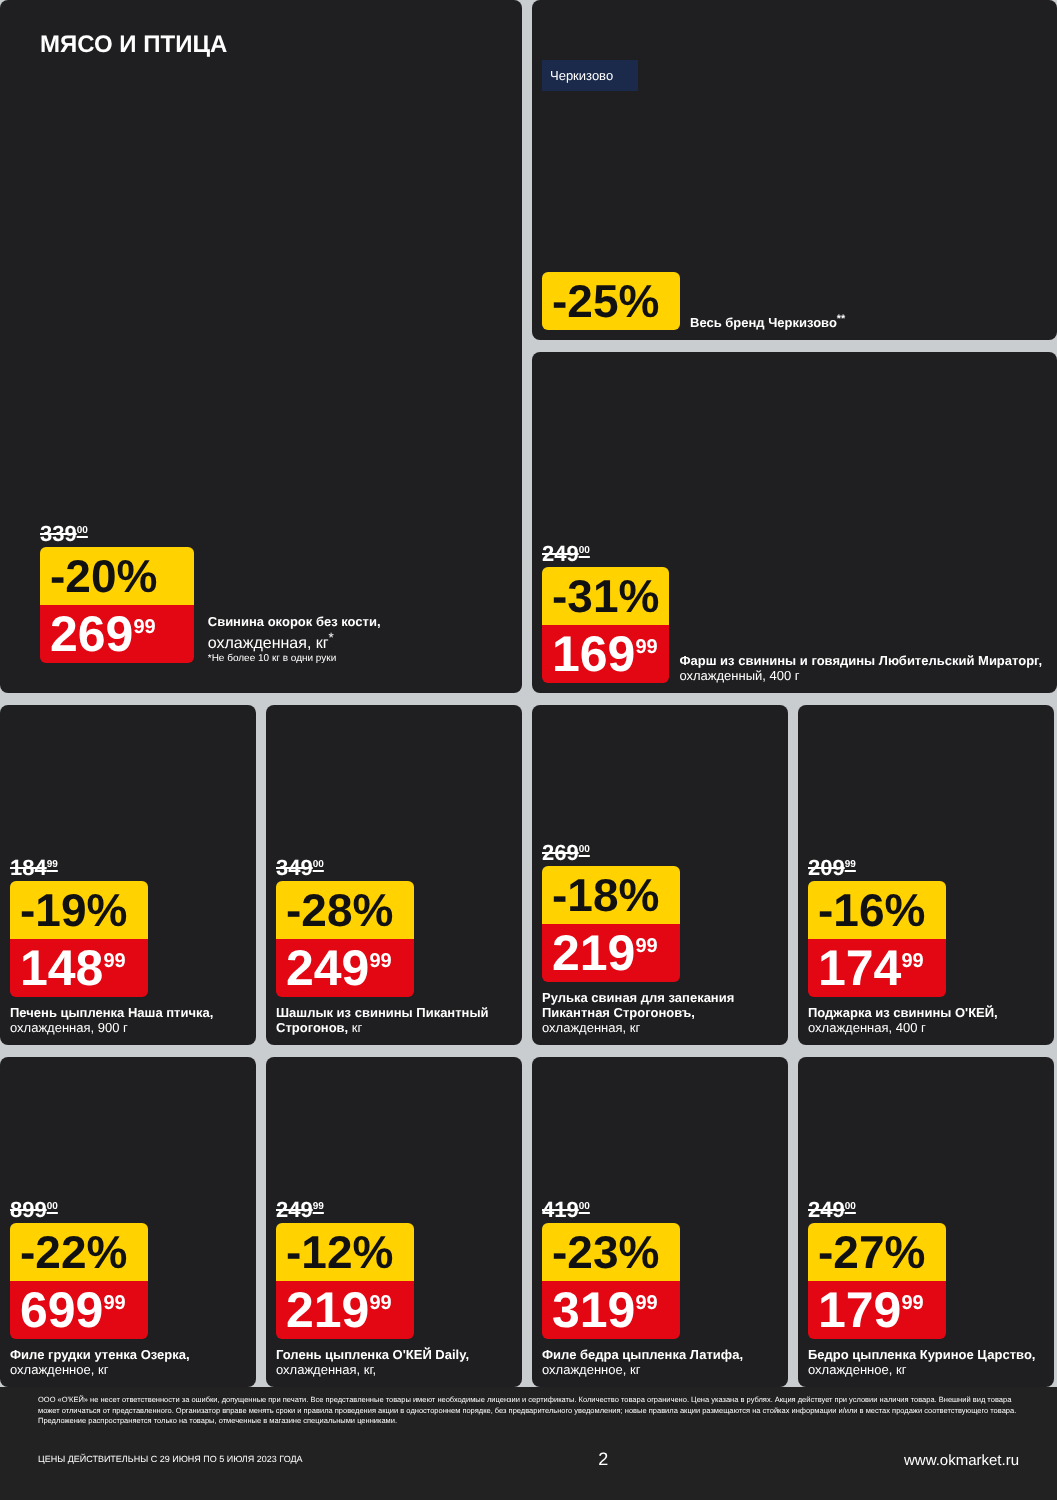МЯСО И ПТИЦА
339<sup>00</sup>
-20%
269<sup>99</sup>
Свинина окорок без кости, охлажденная, кг<sup>*</sup>
*Не более 10 кг в одни руки
Черкизово
-25%
Весь бренд Черкизово<sup>**</sup>
249<sup>00</sup>
-31%
169<sup>99</sup>
Фарш из свинины и говядины Любительский Мираторг, охлажденный, 400 г
184<sup>99</sup>
-19%
148<sup>99</sup>
Печень цыпленка Наша птичка, охлажденная, 900 г
349<sup>00</sup>
-28%
249<sup>99</sup>
Шашлык из свинины Пикантный Строгонов, кг
269<sup>00</sup>
-18%
219<sup>99</sup>
Рулька свиная для запекания Пикантная Строгоновъ, охлажденная, кг
209<sup>99</sup>
-16%
174<sup>99</sup>
Поджарка из свинины О'КЕЙ, охлажденная, 400 г
899<sup>00</sup>
-22%
699<sup>99</sup>
Филе грудки утенка Озерка, охлажденное, кг
249<sup>99</sup>
-12%
219<sup>99</sup>
Голень цыпленка О'КЕЙ Daily, охлажденная, кг,
419<sup>00</sup>
-23%
319<sup>99</sup>
Филе бедра цыпленка Латифа, охлажденное, кг
249<sup>00</sup>
-27%
179<sup>99</sup>
Бедро цыпленка Куриное Царство, охлажденное, кг
ООО «О'КЕЙ» не несет ответственности за ошибки, допущенные при печати. Все представленные товары имеют необходимые лицензии и сертификаты. Количество товара ограничено. Цена указана в рублях. Акция действует при условии наличия товара. Внешний вид товара может отличаться от представленного. Организатор вправе менять сроки и правила проведения акции в одностороннем порядке, без предварительного уведомления; новые правила акции размещаются на стойках информации и/или в местах продажи соответствующего товара. Предложение распространяется только на товары, отмеченные в магазине специальными ценниками.
ЦЕНЫ ДЕЙСТВИТЕЛЬНЫ С 29 ИЮНЯ ПО 5 ИЮЛЯ 2023 ГОДА 2 www.okmarket.ru